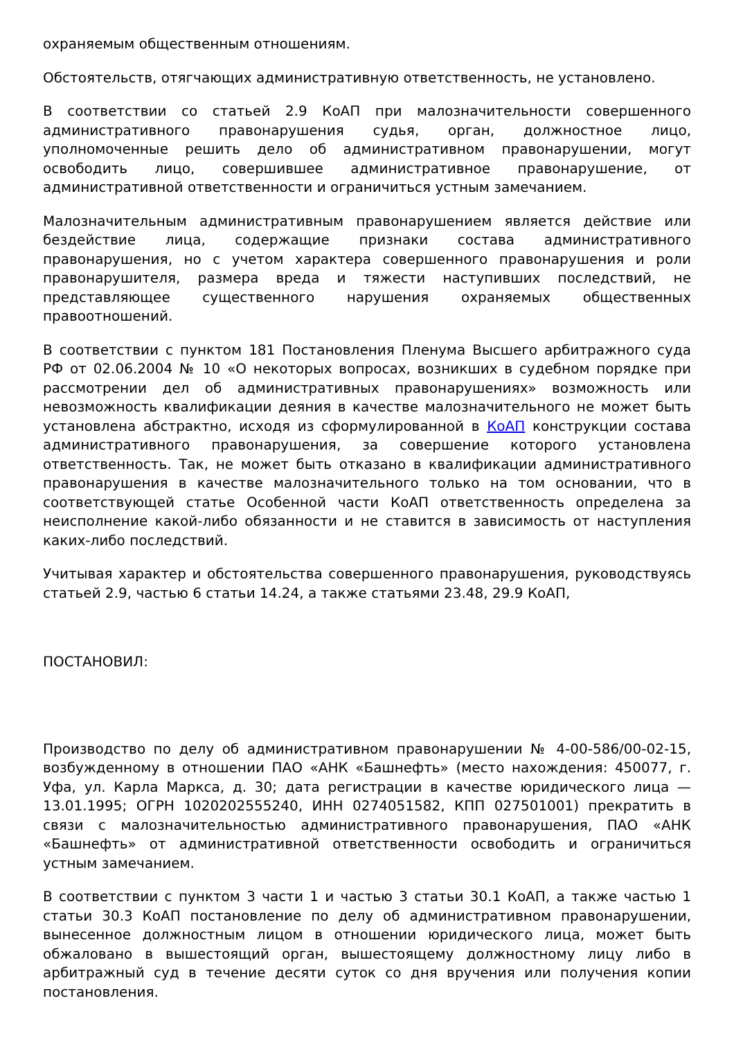охраняемым общественным отношениям.
Обстоятельств, отягчающих административную ответственность, не установлено.
В соответствии со статьей 2.9 КоАП при малозначительности совершенного административного правонарушения судья, орган, должностное лицо, уполномоченные решить дело об административном правонарушении, могут освободить лицо, совершившее административное правонарушение, от административной ответственности и ограничиться устным замечанием.
Малозначительным административным правонарушением является действие или бездействие лица, содержащие признаки состава административного правонарушения, но с учетом характера совершенного правонарушения и роли правонарушителя, размера вреда и тяжести наступивших последствий, не представляющее существенного нарушения охраняемых общественных правоотношений.
В соответствии с пунктом 181 Постановления Пленума Высшего арбитражного суда РФ от 02.06.2004 № 10 «О некоторых вопросах, возникших в судебном порядке при рассмотрении дел об административных правонарушениях» возможность или невозможность квалификации деяния в качестве малозначительного не может быть установлена абстрактно, исходя из сформулированной в КоАП конструкции состава административного правонарушения, за совершение которого установлена ответственность. Так, не может быть отказано в квалификации административного правонарушения в качестве малозначительного только на том основании, что в соответствующей статье Особенной части КоАП ответственность определена за неисполнение какой-либо обязанности и не ставится в зависимость от наступления каких-либо последствий.
Учитывая характер и обстоятельства совершенного правонарушения, руководствуясь статьей 2.9, частью 6 статьи 14.24, а также статьями 23.48, 29.9 КоАП,
ПОСТАНОВИЛ:
Производство по делу об административном правонарушении № 4-00-586/00-02-15, возбужденному в отношении ПАО «АНК «Башнефть» (место нахождения: 450077, г. Уфа, ул. Карла Маркса, д. 30; дата регистрации в качестве юридического лица — 13.01.1995; ОГРН 1020202555240, ИНН 0274051582, КПП 027501001) прекратить в связи с малозначительностью административного правонарушения, ПАО «АНК «Башнефть» от административной ответственности освободить и ограничиться устным замечанием.
В соответствии с пунктом 3 части 1 и частью 3 статьи 30.1 КоАП, а также частью 1 статьи 30.3 КоАП постановление по делу об административном правонарушении, вынесенное должностным лицом в отношении юридического лица, может быть обжаловано в вышестоящий орган, вышестоящему должностному лицу либо в арбитражный суд в течение десяти суток со дня вручения или получения копии постановления.